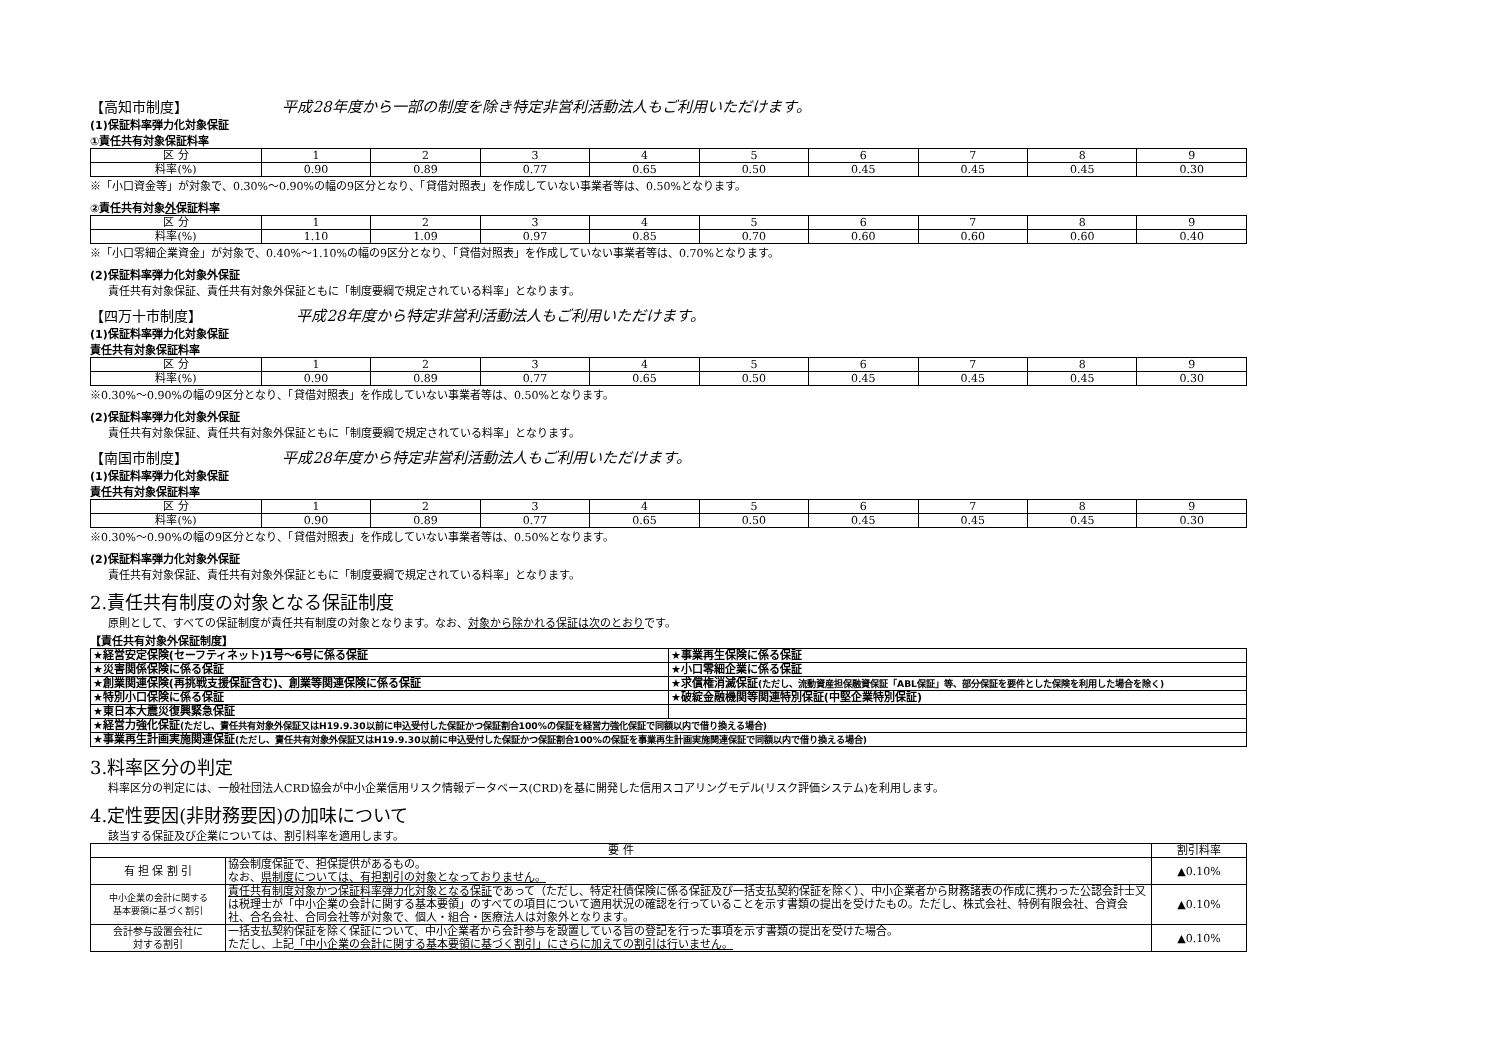【高知市制度】 平成28年度から一部の制度を除き特定非営利活動法人もご利用いただけます。
(1)保証料率弾力化対象保証
①責任共有対象保証料率
| 区 分 | 1 | 2 | 3 | 4 | 5 | 6 | 7 | 8 | 9 |
| 料率(%) | 0.90 | 0.89 | 0.77 | 0.65 | 0.50 | 0.45 | 0.45 | 0.45 | 0.30 |
※「小口資金等」が対象で、0.30%～0.90%の幅の9区分となり、「貸借対照表」を作成していない事業者等は、0.50%となります。
②責任共有対象外保証料率
| 区 分 | 1 | 2 | 3 | 4 | 5 | 6 | 7 | 8 | 9 |
| 料率(%) | 1.10 | 1.09 | 0.97 | 0.85 | 0.70 | 0.60 | 0.60 | 0.60 | 0.40 |
※「小口零細企業資金」が対象で、0.40%～1.10%の幅の9区分となり、「貸借対照表」を作成していない事業者等は、0.70%となります。
(2)保証料率弾力化対象外保証
責任共有対象保証、責任共有対象外保証ともに「制度要綱で規定されている料率」となります。
【四万十市制度】 平成28年度から特定非営利活動法人もご利用いただけます。
(1)保証料率弾力化対象保証
責任共有対象保証料率
| 区 分 | 1 | 2 | 3 | 4 | 5 | 6 | 7 | 8 | 9 |
| 料率(%) | 0.90 | 0.89 | 0.77 | 0.65 | 0.50 | 0.45 | 0.45 | 0.45 | 0.30 |
※0.30%～0.90%の幅の9区分となり、「貸借対照表」を作成していない事業者等は、0.50%となります。
(2)保証料率弾力化対象外保証
責任共有対象保証、責任共有対象外保証ともに「制度要綱で規定されている料率」となります。
【南国市制度】 平成28年度から特定非営利活動法人もご利用いただけます。
(1)保証料率弾力化対象保証
責任共有対象保証料率
| 区 分 | 1 | 2 | 3 | 4 | 5 | 6 | 7 | 8 | 9 |
| 料率(%) | 0.90 | 0.89 | 0.77 | 0.65 | 0.50 | 0.45 | 0.45 | 0.45 | 0.30 |
※0.30%～0.90%の幅の9区分となり、「貸借対照表」を作成していない事業者等は、0.50%となります。
(2)保証料率弾力化対象外保証
責任共有対象保証、責任共有対象外保証ともに「制度要綱で規定されている料率」となります。
2.責任共有制度の対象となる保証制度
原則として、すべての保証制度が責任共有制度の対象となります。なお、対象から除かれる保証は次のとおりです。
【責任共有対象外保証制度】
| ★経営安定保険(セーフティネット)1号～6号に係る保証 | ★事業再生保険に係る保証 |
| ★災害関係保険に係る保証 | ★小口零細企業に係る保証 |
| ★創業関連保険(再挑戦支援保証含む)、創業等関連保険に係る保証 | ★求償権消滅保証 (ただし、流動資産担保融資保証「ABL保証」等、部分保証を要件とした保険を利用した場合を除く) |
| ★特別小口保険に係る保証 | ★破綻金融機関等関連特別保証(中堅企業特別保証) |
| ★東日本大震災復興緊急保証 | |
| ★経営力強化保証 (ただし、責任共有対象外保証又はH19.9.30以前に申込受付した保証かつ保証割合100%の保証を経営力強化保証で同額以内で借り換える場合) | |
| ★事業再生計画実施関連保証 (ただし、責任共有対象外保証又はH19.9.30以前に申込受付した保証かつ保証割合100%の保証を事業再生計画実施関連保証で同額以内で借り換える場合) | |
3.料率区分の判定
料率区分の判定には、一般社団法人CRD協会が中小企業信用リスク情報データベース(CRD)を基に開発した信用スコアリングモデル(リスク評価システム)を利用します。
4.定性要因(非財務要因)の加味について
該当する保証及び企業については、割引料率を適用します。
| 要 件 | | 割引料率 |
| --- | --- | --- |
| 有 担 保 割 引 | 協会制度保証で、担保提供があるもの。 なお、 県制度については、有担割引の対象となっておりません。 | ▲0.10% |
| 中小企業の会計に関する 基本要領に基づく割引 | 責任共有制度対象かつ保証料率弾力化対象となる保証 であって（ただし、特定社債保険に係る保証及び一括支払契約保証を除く）、中小企業者から財務諸表の作成に携わった公認会計士又は税理士が「中小企業の会計に関する基本要領」のすべての項目について適用状況の確認を行っていることを示す書類の提出を受けたもの。ただし、株式会社、特例有限会社、合資会社、合名会社、合同会社等が対象で、個人・組合・医療法人は対象外となります。 | ▲0.10% |
| 会計参与設置会社に 対する割引 | 一括支払契約保証を除く保証について、中小企業者から会計参与を設置している旨の登記を行った事項を示す書類の提出を受けた場合。 ただし、上記 「中小企業の会計に関する基本要領に基づく割引」にさらに加えての割引は行いません。 | ▲0.10% |